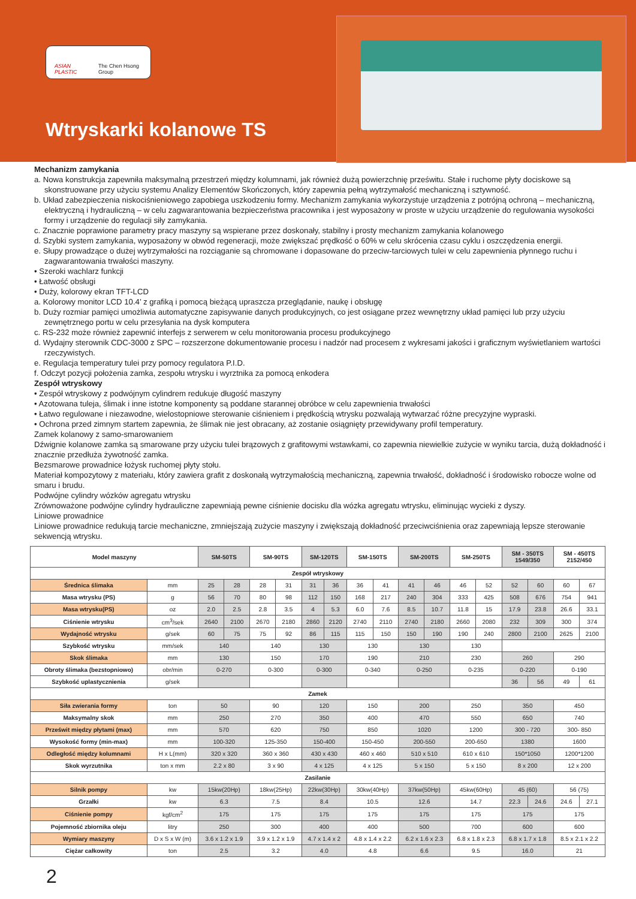ASIAN PLASTIC The Chen Hsong Group
Wtryskarki kolanowe TS
Mechanizm zamykania
a. Nowa konstrukcja zapewniła maksymalną przestrzeń między kolumnami, jak również dużą powierzchnię prześwitu. Stałe i ruchome płyty dociskowe są skonstruowane przy użyciu systemu Analizy Elementów Skończonych, który zapewnia pełną wytrzymałość mechaniczną i sztywność.
b. Układ zabezpieczenia niskociśnieniowego zapobiega uszkodzeniu formy. Mechanizm zamykania wykorzystuje urządzenia z potrójną ochroną – mechaniczną, elektryczną i hydrauliczną – w celu zagwarantowania bezpieczeństwa pracownika i jest wyposażony w proste w użyciu urządzenie do regulowania wysokości formy i urządzenie do regulacji siły zamykania.
c. Znacznie poprawione parametry pracy maszyny są wspierane przez doskonały, stabilny i prosty mechanizm zamykania kolanowego
d. Szybki system zamykania, wyposażony w obwód regeneracji, może zwiększać prędkość o 60% w celu skrócenia czasu cyklu i oszczędzenia energii.
e. Słupy prowadzące o dużej wytrzymałości na rozciąganie są chromowane i dopasowane do przeciw-tarciowych tulei w celu zapewnienia płynnego ruchu i zagwarantowania trwałości maszyny.
• Szeroki wachlarz funkcji
• Łatwość obsługi
• Duży, kolorowy ekran TFT-LCD
a. Kolorowy monitor LCD 10.4’ z grafiką i pomocą bieżącą upraszcza przeglądanie, naukę i obsługę
b. Duży rozmiar pamięci umożliwia automatyczne zapisywanie danych produkcyjnych, co jest osiągane przez wewnętrzny układ pamięci lub przy użyciu zewnętrznego portu w celu przesyłania na dysk komputera
c. RS-232 może również zapewnić interfejs z serwerem w celu monitorowania procesu produkcyjnego
d. Wydajny sterownik CDC-3000 z SPC – rozszerzone dokumentowanie procesu i nadzór nad procesem z wykresami jakości i graficznym wyświetlaniem wartości rzeczywistych.
e. Regulacja temperatury tulei przy pomocy regulatora P.I.D.
f. Odczyt pozycji położenia zamka, zespołu wtrysku i wyrztnika za pomocą enkodera
Zespół wtryskowy
• Zespół wtryskowy z podwójnym cylindrem redukuje długość maszyny
• Azotowana tuleja, ślimak i inne istotne komponenty są poddane starannej obróbce w celu zapewnienia trwałości
• Łatwo regulowane i niezawodne, wielostopniowe sterowanie ciśnieniem i prędkością wtrysku pozwalają wytwarzać różne precyzyjne wypraski.
• Ochrona przed zimnym startem zapewnia, że ślimak nie jest obracany, aż zostanie osiągnięty przewidywany profil temperatury.
Zamek kolanowy z samo-smarowaniem
Dźwignie kolanowe zamka są smarowane przy użyciu tulei brązowych z grafitowymi wstawkami, co zapewnia niewielkie zużycie w wyniku tarcia, dużą dokładność i znacznie przedłuża żywotność zamka.
Bezsmarowe prowadnice łożysk ruchomej płyty stołu.
Materiał kompozytowy z materiału, który zawiera grafit z doskonałą wytrzymałością mechaniczną, zapewnia trwałość, dokładność i środowisko robocze wolne od smaru i brudu.
Podwójne cylindry wózków agregatu wtrysku
Zrównoważone podwójne cylindry hydrauliczne zapewniają pewne ciśnienie docisku dla wózka agregatu wtrysku, eliminując wycieki z dyszy.
Liniowe prowadnice
Liniowe prowadnice redukują tarcie mechaniczne, zmniejszają zużycie maszyny i zwiększają dokładność przeciwciśnienia oraz zapewniają lepsze sterowanie sekwencją wtrysku.
| Model maszyny | | SM-50TS | | SM-90TS | | SM-120TS | | SM-150TS | | SM-200TS | | SM-250TS | | SM - 350TS 1549/350 | | SM - 450TS 2152/450 | |
| --- | --- | --- | --- | --- | --- | --- | --- | --- | --- | --- | --- | --- | --- | --- | --- | --- | --- |
| Zespół wtryskowy | | | | | | | | | | | | | | | | | |
| Średnica ślimaka | mm | 25 | 28 | 28 | 31 | 31 | 36 | 36 | 41 | 41 | 46 | 46 | 52 | 52 | 60 | 60 | 67 |
| Masa wtrysku (PS) | g | 56 | 70 | 80 | 98 | 112 | 150 | 168 | 217 | 240 | 304 | 333 | 425 | 508 | 676 | 754 | 941 |
| Masa wtrysku(PS) | oz | 2.0 | 2.5 | 2.8 | 3.5 | 4 | 5.3 | 6.0 | 7.6 | 8.5 | 10.7 | 11.8 | 15 | 17.9 | 23.8 | 26.6 | 33.1 |
| Ciśnienie wtrysku | cm<sup>3</sup>/sek | 2640 | 2100 | 2670 | 2180 | 2860 | 2120 | 2740 | 2110 | 2740 | 2180 | 2660 | 2080 | 232 | 309 | 300 | 374 |
| Wydajność wtrysku | g/sek | 60 | 75 | 75 | 92 | 86 | 115 | 115 | 150 | 150 | 190 | 190 | 240 | 2800 | 2100 | 2625 | 2100 |
| Szybkość wtrysku | mm/sek | 140 | | 140 | | 130 | | 130 | | 130 | | 130 | | | | | |
| Skok ślimaka | mm | 130 | | 150 | | 170 | | 190 | | 210 | | 230 | | 260 | | 290 | |
| Obroty ślimaka (bezstopniowo) | obr/min | 0-270 | | 0-300 | | 0-300 | | 0-340 | | 0-250 | | 0-235 | | 0-220 | | 0-190 | |
| Szybkość uplastycznienia | g/sek | | | | | | | | | | | | | 36 | 56 | 49 | 61 |
| Zamek | | | | | | | | | | | | | | | | | |
| Siła zwierania formy | ton | 50 | | 90 | | 120 | | 150 | | 200 | | 250 | | 350 | | 450 | |
| Maksymalny skok | mm | 250 | | 270 | | 350 | | 400 | | 470 | | 550 | | 650 | | 740 | |
| Prześwit między płytami (max) | mm | 570 | | 620 | | 750 | | 850 | | 1020 | | 1200 | | 300 - 720 | | 300- 850 | |
| Wysokość formy (min-max) | mm | 100-320 | | 125-350 | | 150-400 | | 150-450 | | 200-550 | | 200-650 | | 1380 | | 1600 | |
| Odległość między kolumnami | H x L(mm) | 320 x 320 | | 360 x 360 | | 430 x 430 | | 460 x 460 | | 510 x 510 | | 610 x 610 | | 150*1050 | | 1200*1200 | |
| Skok wyrzutnika | ton x mm | 2.2 x 80 | | 3 x 90 | | 4 x 125 | | 4 x 125 | | 5 x 150 | | 5 x 150 | | 8 x 200 | | 12 x 200 | |
| Zasilanie | | | | | | | | | | | | | | | | | |
| Silnik pompy | kw | 15kw(20Hp) | | 18kw(25Hp) | | 22kw(30Hp) | | 30kw(40Hp) | | 37kw(50Hp) | | 45kw(60Hp) | | 45 (60) | | 56 (75) | |
| Grzałki | kw | 6.3 | | 7.5 | | 8.4 | | 10.5 | | 12.6 | | 14.7 | | 22.3 | 24.6 | 24.6 | 27.1 |
| Ciśnienie pompy | kgf/cm<sup>2</sup> | 175 | | 175 | | 175 | | 175 | | 175 | | 175 | | 175 | | 175 | |
| Pojemność zbiornika oleju | litry | 250 | | 300 | | 400 | | 400 | | 500 | | 700 | | 600 | | 600 | |
| Wymiary maszyny | D x S x W (m) | 3.6 x 1.2 x 1.9 | | 3.9 x 1.2 x 1.9 | | 4.7 x 1.4 x 2 | | 4.8 x 1.4 x 2.2 | | 6.2 x 1.6 x 2.3 | | 6.8 x 1.8 x 2.3 | | 6.8 x 1.7 x 1.8 | | 8.5 x 2.1 x 2.2 | |
| Ciężar całkowity | ton | 2.5 | | 3.2 | | 4.0 | | 4.8 | | 6.6 | | 9.5 | | 16.0 | | 21 | |
2